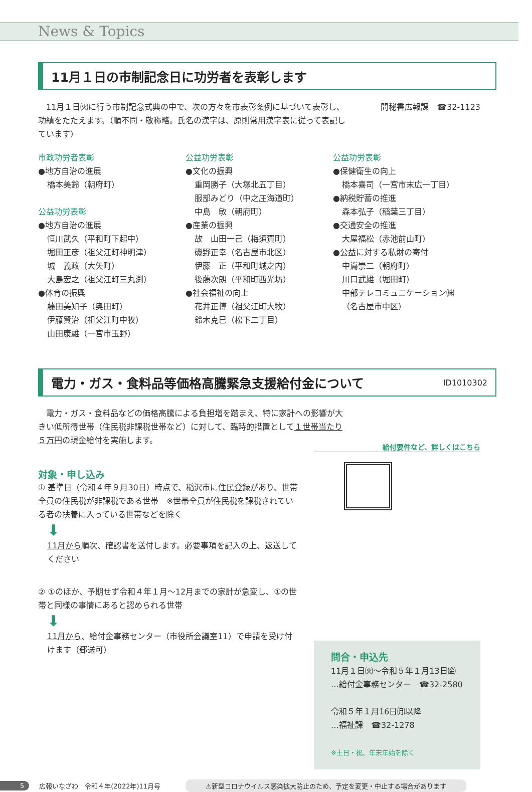News & Topics
11月１日の市制記念日に功労者を表彰します
　11月１日㈫に行う市制記念式典の中で、次の方々を市表彰条例に基づいて表彰し、功績をたたえます。（順不同・敬称略。氏名の漢字は、原則常用漢字表に従って表記しています）
問秘書広報課　☎32-1123
市政功労者表彰
●地方自治の進展
橋本美鈴（朝府町）
公益功労表彰
●地方自治の進展
恒川武久（平和町下起中）
堀田正彦（祖父江町神明津）
城　義政（大矢町）
大島宏之（祖父江町三丸渕）
●体育の振興
藤田美知子（奥田町）
伊藤賢治（祖父江町中牧）
山田康雄（一宮市玉野）
公益功労表彰
●文化の振興
重岡勝子（大塚北五丁目）
服部みどり（中之庄海道町）
中島　敏（朝府町）
●産業の振興
故　山田一己（梅須賀町）
磯野正幸（名古屋市北区）
伊藤　正（平和町城之内）
後藤次朗（平和町西光坊）
●社会福祉の向上
花井正博（祖父江町大牧）
鈴木克巳（松下二丁目）
公益功労表彰
●保健衛生の向上
橋本喜司（一宮市末広一丁目）
●納税貯蓄の推進
森本弘子（稲葉三丁目）
●交通安全の推進
大屋福松（赤池前山町）
●公益に対する私財の寄付
中嶌崇二（朝府町）
川口武雄（堀田町）
中部テレコミュニケーション㈱
（名古屋市中区）
電力・ガス・食料品等価格高騰緊急支援給付金について ID1010302
　電力・ガス・食料品などの価格高騰による負担増を踏まえ、特に家計への影響が大きい低所得世帯（住民税非課税世帯など）に対して、臨時的措置として１世帯当たり５万円の現金給付を実施します。
対象・申し込み
① 基準日（令和４年９月30日）時点で、稲沢市に住民登録があり、世帯全員の住民税が非課税である世帯　※世帯全員が住民税を課税されている者の扶養に入っている世帯などを除く
⬇
11月から順次、確認書を送付します。必要事項を記入の上、返送してください
② ①のほか、予期せず令和４年１月～12月までの家計が急変し、①の世帯と同様の事情にあると認められる世帯
⬇
11月から、給付金事務センター（市役所会議室11）で申請を受け付けます（郵送可）
給付要件など、詳しくはこちら
問合・申込先
11月１日㈫～令和５年１月13日㈮
…給付金事務センター　☎32-2580
令和５年１月16日㈪以降
…福祉課　☎32-1278
※土日・祝、年末年始を除く
5 広報いなざわ　令和４年(2022年)11月号 ⚠新型コロナウイルス感染拡大防止のため、予定を変更・中止する場合があります